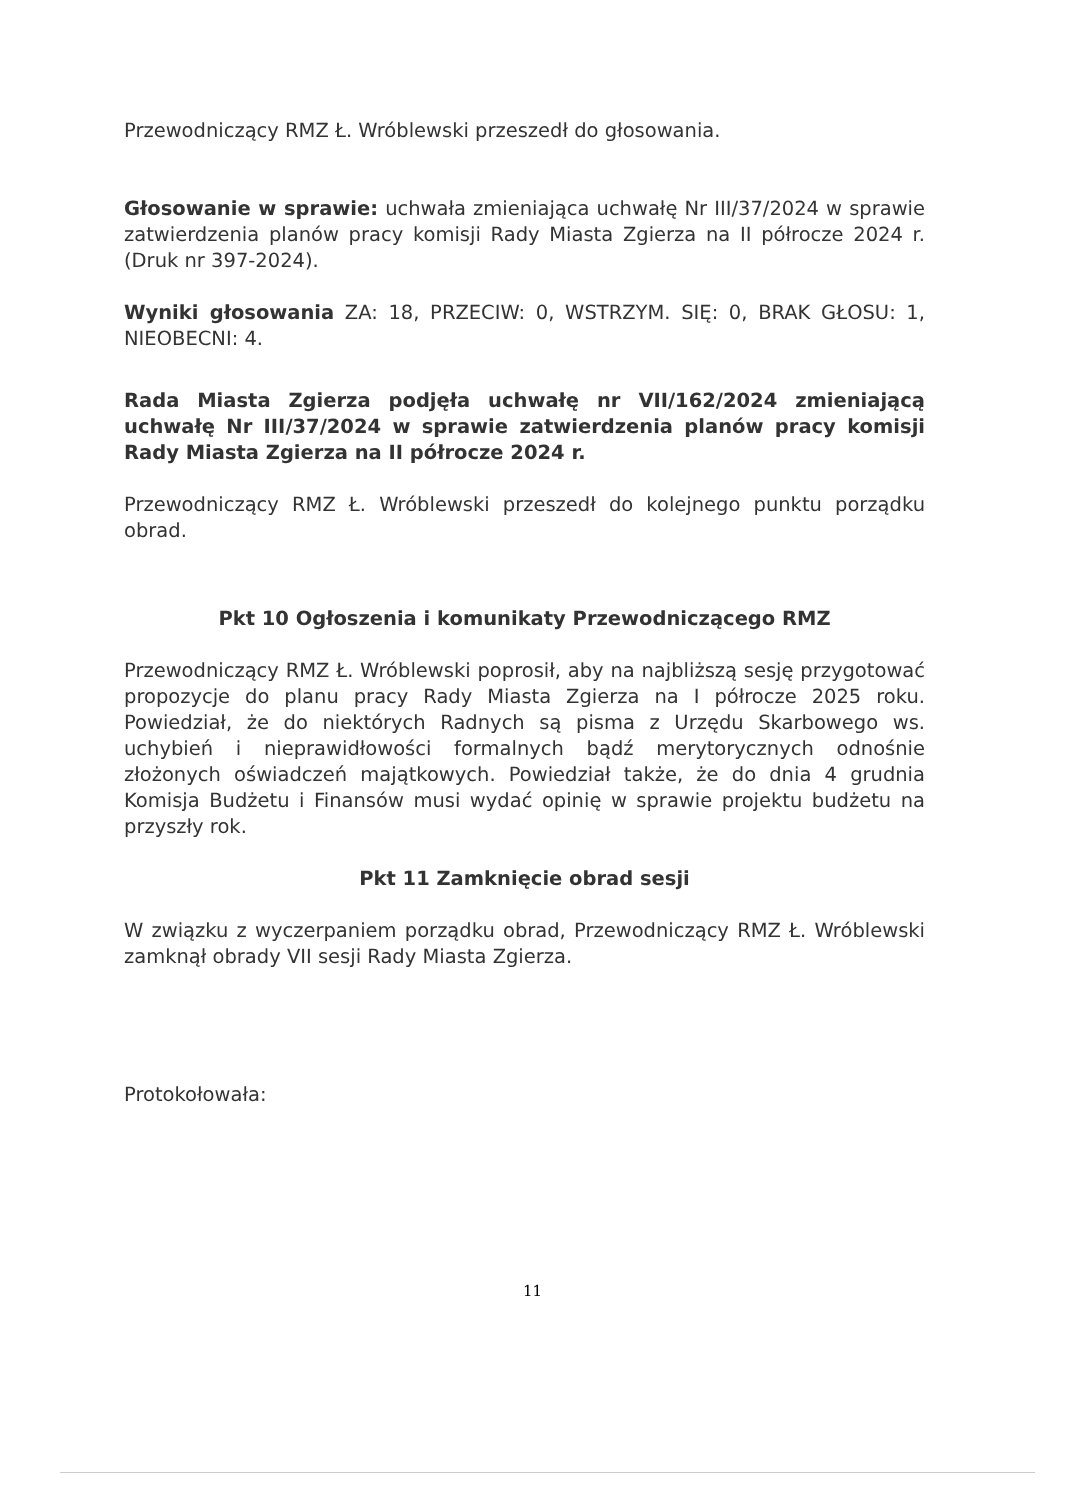Przewodniczący RMZ Ł. Wróblewski przeszedł do głosowania.
Głosowanie w sprawie: uchwała zmieniająca uchwałę Nr III/37/2024 w sprawie zatwierdzenia planów pracy komisji Rady Miasta Zgierza na II półrocze 2024 r. (Druk nr 397-2024).
Wyniki głosowania ZA: 18, PRZECIW: 0, WSTRZYM. SIĘ: 0, BRAK GŁOSU: 1, NIEOBECNI: 4.
Rada Miasta Zgierza podjęła uchwałę nr VII/162/2024 zmieniającą uchwałę Nr III/37/2024 w sprawie zatwierdzenia planów pracy komisji Rady Miasta Zgierza na II półrocze 2024 r.
Przewodniczący RMZ Ł. Wróblewski przeszedł do kolejnego punktu porządku obrad.
Pkt 10 Ogłoszenia i komunikaty Przewodniczącego RMZ
Przewodniczący RMZ Ł. Wróblewski poprosił, aby na najbliższą sesję przygotować propozycje do planu pracy Rady Miasta Zgierza na I półrocze 2025 roku. Powiedział, że do niektórych Radnych są pisma z Urzędu Skarbowego ws. uchybień i nieprawidłowości formalnych bądź merytorycznych odnośnie złożonych oświadczeń majątkowych. Powiedział także, że do dnia 4 grudnia Komisja Budżetu i Finansów musi wydać opinię w sprawie projektu budżetu na przyszły rok.
Pkt 11 Zamknięcie obrad sesji
W związku z wyczerpaniem porządku obrad, Przewodniczący RMZ Ł. Wróblewski zamknął obrady VII sesji Rady Miasta Zgierza.
Protokołowała:
11